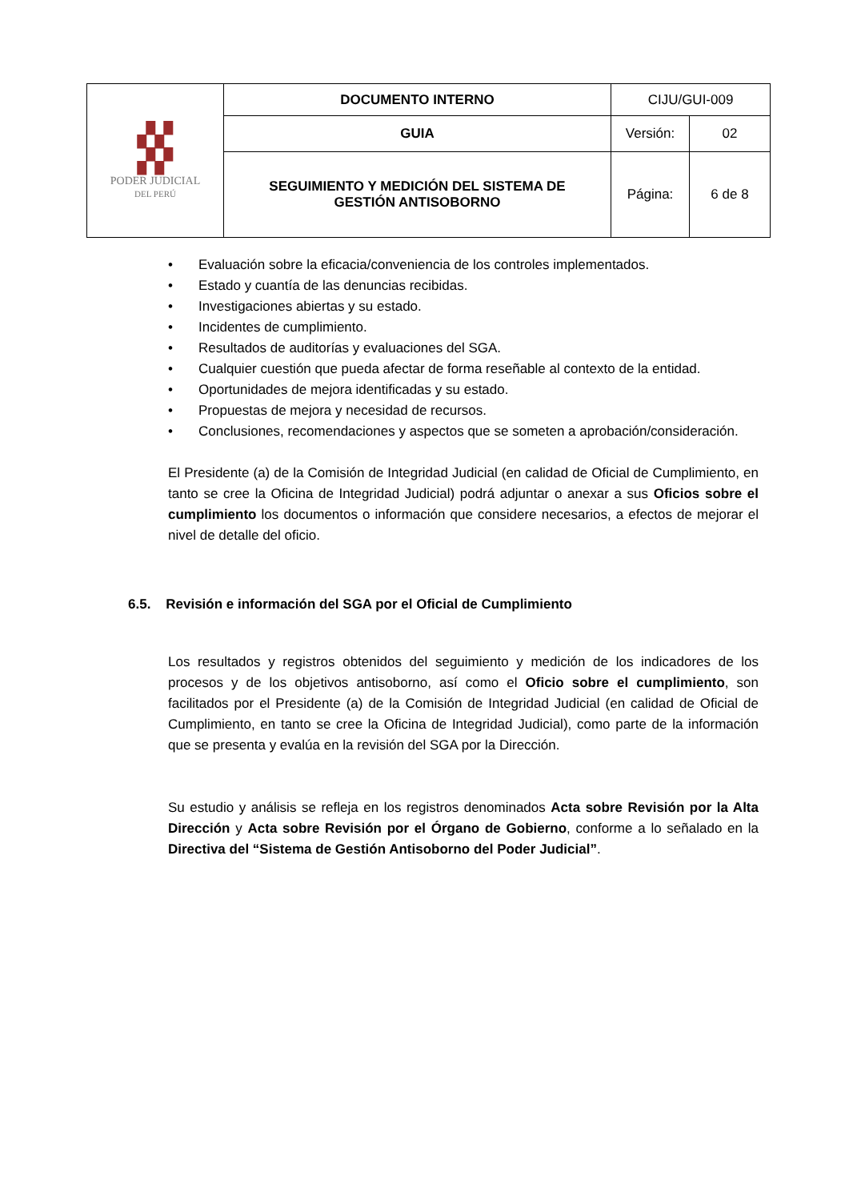| ▞▞ ▞▞ PODER JUDICIAL DEL PERÚ | DOCUMENTO INTERNO | CIJU/GUI-009 | |
| | GUIA | Versión: | 02 |
| | SEGUIMIENTO Y MEDICIÓN DEL SISTEMA DE GESTIÓN ANTISOBORNO | Página: | 6 de 8 |
• Evaluación sobre la eficacia/conveniencia de los controles implementados.
• Estado y cuantía de las denuncias recibidas.
• Investigaciones abiertas y su estado.
• Incidentes de cumplimiento.
• Resultados de auditorías y evaluaciones del SGA.
• Cualquier cuestión que pueda afectar de forma reseñable al contexto de la entidad.
• Oportunidades de mejora identificadas y su estado.
• Propuestas de mejora y necesidad de recursos.
• Conclusiones, recomendaciones y aspectos que se someten a aprobación/consideración.
El Presidente (a) de la Comisión de Integridad Judicial (en calidad de Oficial de Cumplimiento, en tanto se cree la Oficina de Integridad Judicial) podrá adjuntar o anexar a sus Oficios sobre el cumplimiento los documentos o información que considere necesarios, a efectos de mejorar el nivel de detalle del oficio.
6.5. Revisión e información del SGA por el Oficial de Cumplimiento
Los resultados y registros obtenidos del seguimiento y medición de los indicadores de los procesos y de los objetivos antisoborno, así como el Oficio sobre el cumplimiento, son facilitados por el Presidente (a) de la Comisión de Integridad Judicial (en calidad de Oficial de Cumplimiento, en tanto se cree la Oficina de Integridad Judicial), como parte de la información que se presenta y evalúa en la revisión del SGA por la Dirección.
Su estudio y análisis se refleja en los registros denominados Acta sobre Revisión por la Alta Dirección y Acta sobre Revisión por el Órgano de Gobierno, conforme a lo señalado en la Directiva del “Sistema de Gestión Antisoborno del Poder Judicial”.